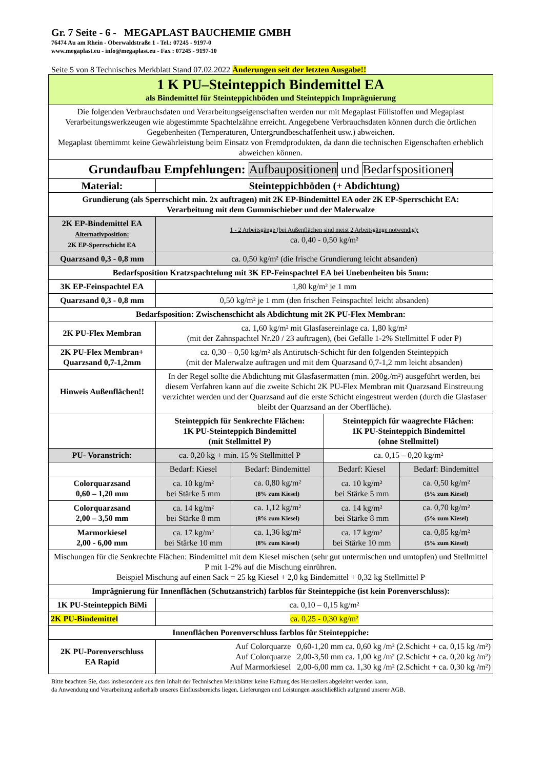Gr. 7 Seite - 6 - MEGAPLAST BAUCHEMIE GMBH
76474 Au am Rhein - Oberwaldstraße 1 - Tel.: 07245 - 9197-0
www.megaplast.eu - info@megaplast.eu - Fax : 07245 - 9197-10
Seite 5 von 8 Technisches Merkblatt Stand 07.02.2022 Änderungen seit der letzten Ausgabe!!
| 1 K PU–Steinteppich Bindemittel EA als Bindemittel für Steinteppichböden und Steinteppich Imprägnierung | | | | |
| Die folgenden Verbrauchsdaten und Verarbeitungseigenschaften werden nur mit Megaplast Füllstoffen und Megaplast Verarbeitungswerkzeugen wie abgestimmte Spachtelzähne erreicht. Angegebene Verbrauchsdaten können durch die örtlichen Gegebenheiten (Temperaturen, Untergrundbeschaffenheit usw.) abweichen. Megaplast übernimmt keine Gewährleistung beim Einsatz von Fremdprodukten, da dann die technischen Eigenschaften erheblich abweichen können. | | | | |
| Grundaufbau Empfehlungen: Aufbaupositionen und Bedarfspositionen | | | | |
| Material: | Steinteppichböden (+ Abdichtung) | | | |
| Grundierung (als Sperrschicht min. 2x auftragen) mit 2K EP-Bindemittel EA oder 2K EP-Sperrschicht EA: Verarbeitung mit dem Gummischieber und der Malerwalze | | | | |
| 2K EP-Bindemittel EA Alternativposition: 2K EP-Sperrschicht EA | 1 - 2 Arbeitsgänge (bei Außenflächen sind meist 2 Arbeitsgänge notwendig): ca. 0,40 - 0,50 kg/m² | | | |
| Quarzsand 0,3 - 0,8 mm | ca. 0,50 kg/m² (die frische Grundierung leicht absanden) | | | |
| Bedarfsposition Kratzspachtelung mit 3K EP-Feinspachtel EA bei Unebenheiten bis 5mm: | | | | |
| 3K EP-Feinspachtel EA | 1,80 kg/m² je 1 mm | | | |
| Quarzsand 0,3 - 0,8 mm | 0,50 kg/m² je 1 mm (den frischen Feinspachtel leicht absanden) | | | |
| Bedarfsposition: Zwischenschicht als Abdichtung mit 2K PU-Flex Membran: | | | | |
| 2K PU-Flex Membran | ca. 1,60 kg/m² mit Glasfasereinlage ca. 1,80 kg/m² (mit der Zahnspachtel Nr.20 / 23 auftragen), (bei Gefälle 1-2% Stellmittel F oder P) | | | |
| 2K PU-Flex Membran+ Quarzsand 0,7-1,2mm | ca. 0,30 – 0,50 kg/m² als Antirutsch-Schicht für den folgenden Steinteppich (mit der Malerwalze auftragen und mit dem Quarzsand 0,7-1,2 mm leicht absanden) | | | |
| Hinweis Außenflächen!! | In der Regel sollte die Abdichtung mit Glasfasermatten (min. 200g./m²) ausgeführt werden, bei diesem Verfahren kann auf die zweite Schicht 2K PU-Flex Membran mit Quarzsand Einstreuung verzichtet werden und der Quarzsand auf die erste Schicht eingestreut werden (durch die Glasfaser bleibt der Quarzsand an der Oberfläche). | | | |
| | Steinteppich für Senkrechte Flächen: 1K PU-Steinteppich Bindemittel (mit Stellmittel P) | | Steinteppich für waagrechte Flächen: 1K PU-Steinteppich Bindemittel (ohne Stellmittel) | |
| PU- Voranstrich: | ca. 0,20 kg + min. 15 % Stellmittel P | | ca. 0,15 – 0,20 kg/m² | |
| | Bedarf: Kiesel | Bedarf: Bindemittel | Bedarf: Kiesel | Bedarf: Bindemittel |
| Colorquarzsand 0,60 – 1,20 mm | ca. 10 kg/m² bei Stärke 5 mm | ca. 0,80 kg/m² (8% zum Kiesel) | ca. 10 kg/m² bei Stärke 5 mm | ca. 0,50 kg/m² (5% zum Kiesel) |
| Colorquarzsand 2,00 – 3,50 mm | ca. 14 kg/m² bei Stärke 8 mm | ca. 1,12 kg/m² (8% zum Kiesel) | ca. 14 kg/m² bei Stärke 8 mm | ca. 0,70 kg/m² (5% zum Kiesel) |
| Marmorkiesel 2,00 - 6,00 mm | ca. 17 kg/m² bei Stärke 10 mm | ca. 1,36 kg/m² (8% zum Kiesel) | ca. 17 kg/m² bei Stärke 10 mm | ca. 0,85 kg/m² (5% zum Kiesel) |
| Mischungen für die Senkrechte Flächen: Bindemittel mit dem Kiesel mischen (sehr gut untermischen und umtopfen) und Stellmittel P mit 1-2% auf die Mischung einrühren. Beispiel Mischung auf einen Sack = 25 kg Kiesel + 2,0 kg Bindemittel + 0,32 kg Stellmittel P | | | | |
| Imprägnierung für Innenflächen (Schutzanstrich) farblos für Steinteppiche (ist kein Porenverschluss): | | | | |
| 1K PU-Steinteppich BiMi | ca. 0,10 – 0,15 kg/m² | | | |
| 2K PU-Bindemittel | ca. 0,25 - 0,30 kg/m² | | | |
| Innenflächen Porenverschluss farblos für Steinteppiche: | | | | |
| 2K PU-Porenverschluss EA Rapid | Auf Colorquarze 0,60-1,20 mm ca. 0,60 kg /m² (2.Schicht + ca. 0,15 kg /m²) Auf Colorquarze 2,00-3,50 mm ca. 1,00 kg /m² (2.Schicht + ca. 0,20 kg /m²) Auf Marmorkiesel 2,00-6,00 mm ca. 1,30 kg /m² (2.Schicht + ca. 0,30 kg /m²) | | | |
Bitte beachten Sie, dass insbesondere aus dem Inhalt der Technischen Merkblätter keine Haftung des Herstellers abgeleitet werden kann,
da Anwendung und Verarbeitung außerhalb unseres Einflussbereichs liegen. Lieferungen und Leistungen ausschließlich aufgrund unserer AGB.